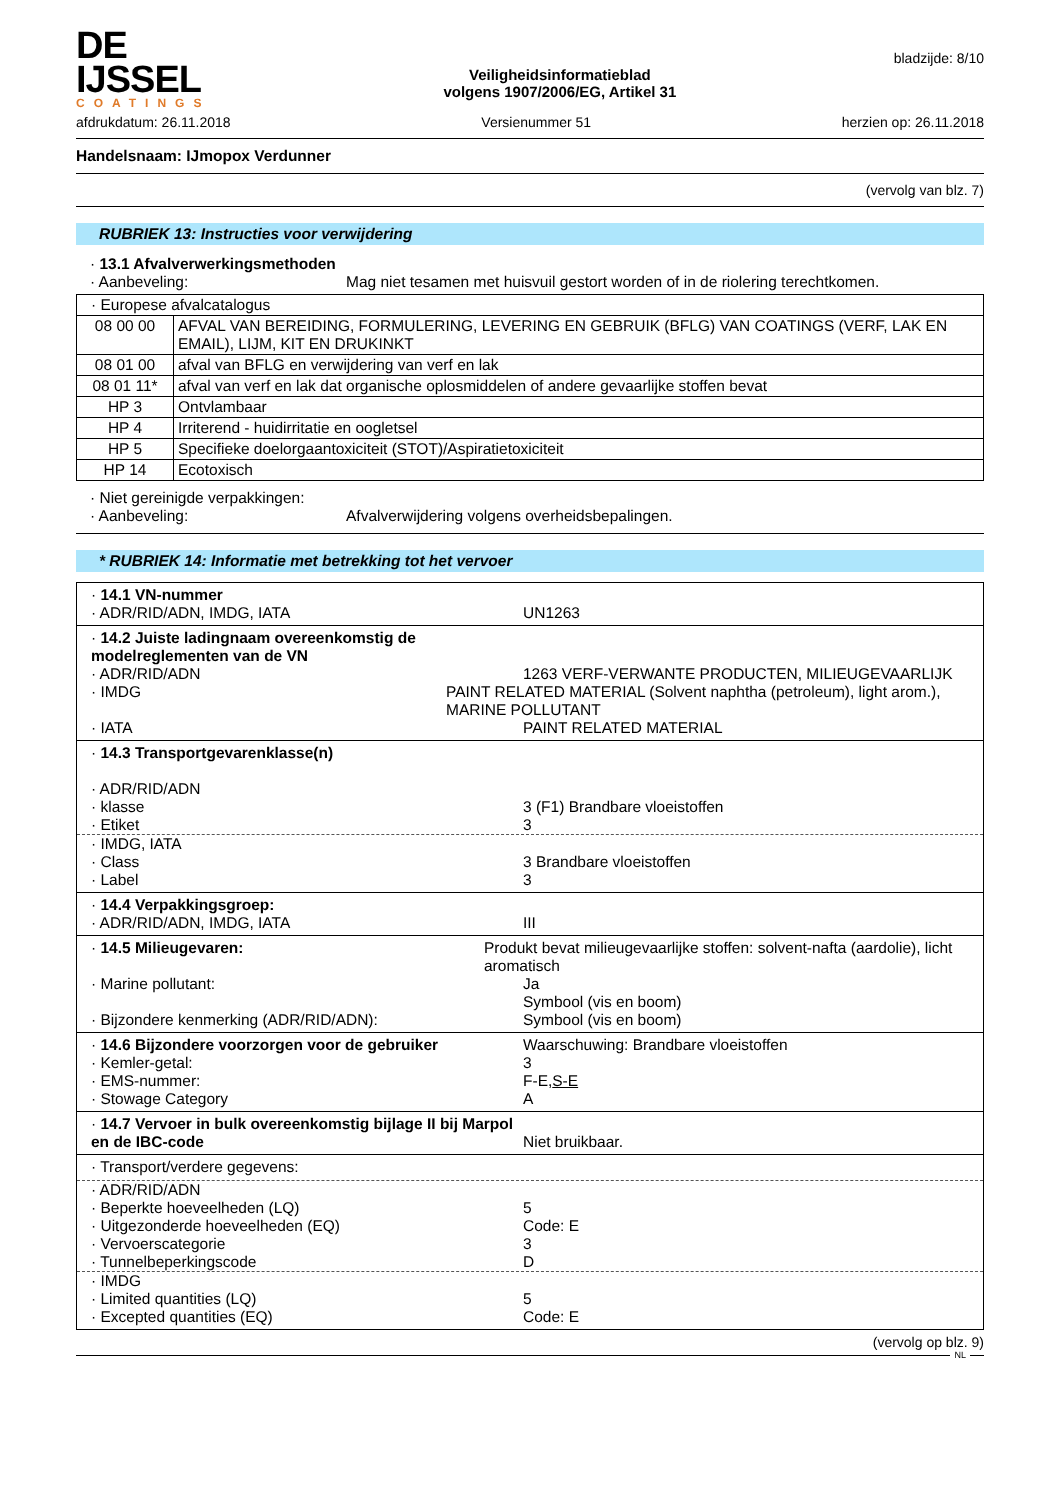DE IJSSEL
COATINGS
Veiligheidsinformatieblad
volgens 1907/2006/EG, Artikel 31
bladzijde: 8/10
afdrukdatum: 26.11.2018 Versienummer 51 herzien op: 26.11.2018
Handelsnaam: IJmopox Verdunner
(vervolg van blz. 7)
RUBRIEK 13: Instructies voor verwijdering
· 13.1 Afvalverwerkingsmethoden
· Aanbeveling: Mag niet tesamen met huisvuil gestort worden of in de riolering terechtkomen.
| · Europese afvalcatalogus | |
| 08 00 00 | AFVAL VAN BEREIDING, FORMULERING, LEVERING EN GEBRUIK (BFLG) VAN COATINGS (VERF, LAK EN EMAIL), LIJM, KIT EN DRUKINKT |
| 08 01 00 | afval van BFLG en verwijdering van verf en lak |
| 08 01 11* | afval van verf en lak dat organische oplosmiddelen of andere gevaarlijke stoffen bevat |
| HP 3 | Ontvlambaar |
| HP 4 | Irriterend - huidirritatie en oogletsel |
| HP 5 | Specifieke doelorgaantoxiciteit (STOT)/Aspiratietoxiciteit |
| HP 14 | Ecotoxisch |
· Niet gereinigde verpakkingen:
· Aanbeveling: Afvalverwijdering volgens overheidsbepalingen.
* RUBRIEK 14: Informatie met betrekking tot het vervoer
· 14.1 VN-nummer
· ADR/RID/ADN, IMDG, IATA UN1263
· 14.2 Juiste ladingnaam overeenkomstig de modelreglementen van de VN
· ADR/RID/ADN 1263 VERF-VERWANTE PRODUCTEN, MILIEUGEVAARLIJK
· IMDG PAINT RELATED MATERIAL (Solvent naphtha (petroleum), light arom.), MARINE POLLUTANT
· IATA PAINT RELATED MATERIAL
· 14.3 Transportgevarenklasse(n)
· ADR/RID/ADN
· klasse 3 (F1) Brandbare vloeistoffen
· Etiket 3
· IMDG, IATA
· Class 3 Brandbare vloeistoffen
· Label 3
· 14.4 Verpakkingsgroep:
· ADR/RID/ADN, IMDG, IATA III
· 14.5 Milieugevaren: Produkt bevat milieugevaarlijke stoffen: solvent-nafta (aardolie), licht aromatisch
· Marine pollutant: Ja
Symbool (vis en boom)
· Bijzondere kenmerking (ADR/RID/ADN): Symbool (vis en boom)
· 14.6 Bijzondere voorzorgen voor de gebruiker Waarschuwing: Brandbare vloeistoffen
· Kemler-getal: 3
· EMS-nummer: F-E,S-E
· Stowage Category A
· 14.7 Vervoer in bulk overeenkomstig bijlage II bij Marpol en de IBC-code
Niet bruikbaar.
· Transport/verdere gegevens:
· ADR/RID/ADN
· Beperkte hoeveelheden (LQ) 5
· Uitgezonderde hoeveelheden (EQ) Code: E
· Vervoerscategorie 3
· Tunnelbeperkingscode D
· IMDG
· Limited quantities (LQ) 5
· Excepted quantities (EQ) Code: E
(vervolg op blz. 9)
NL